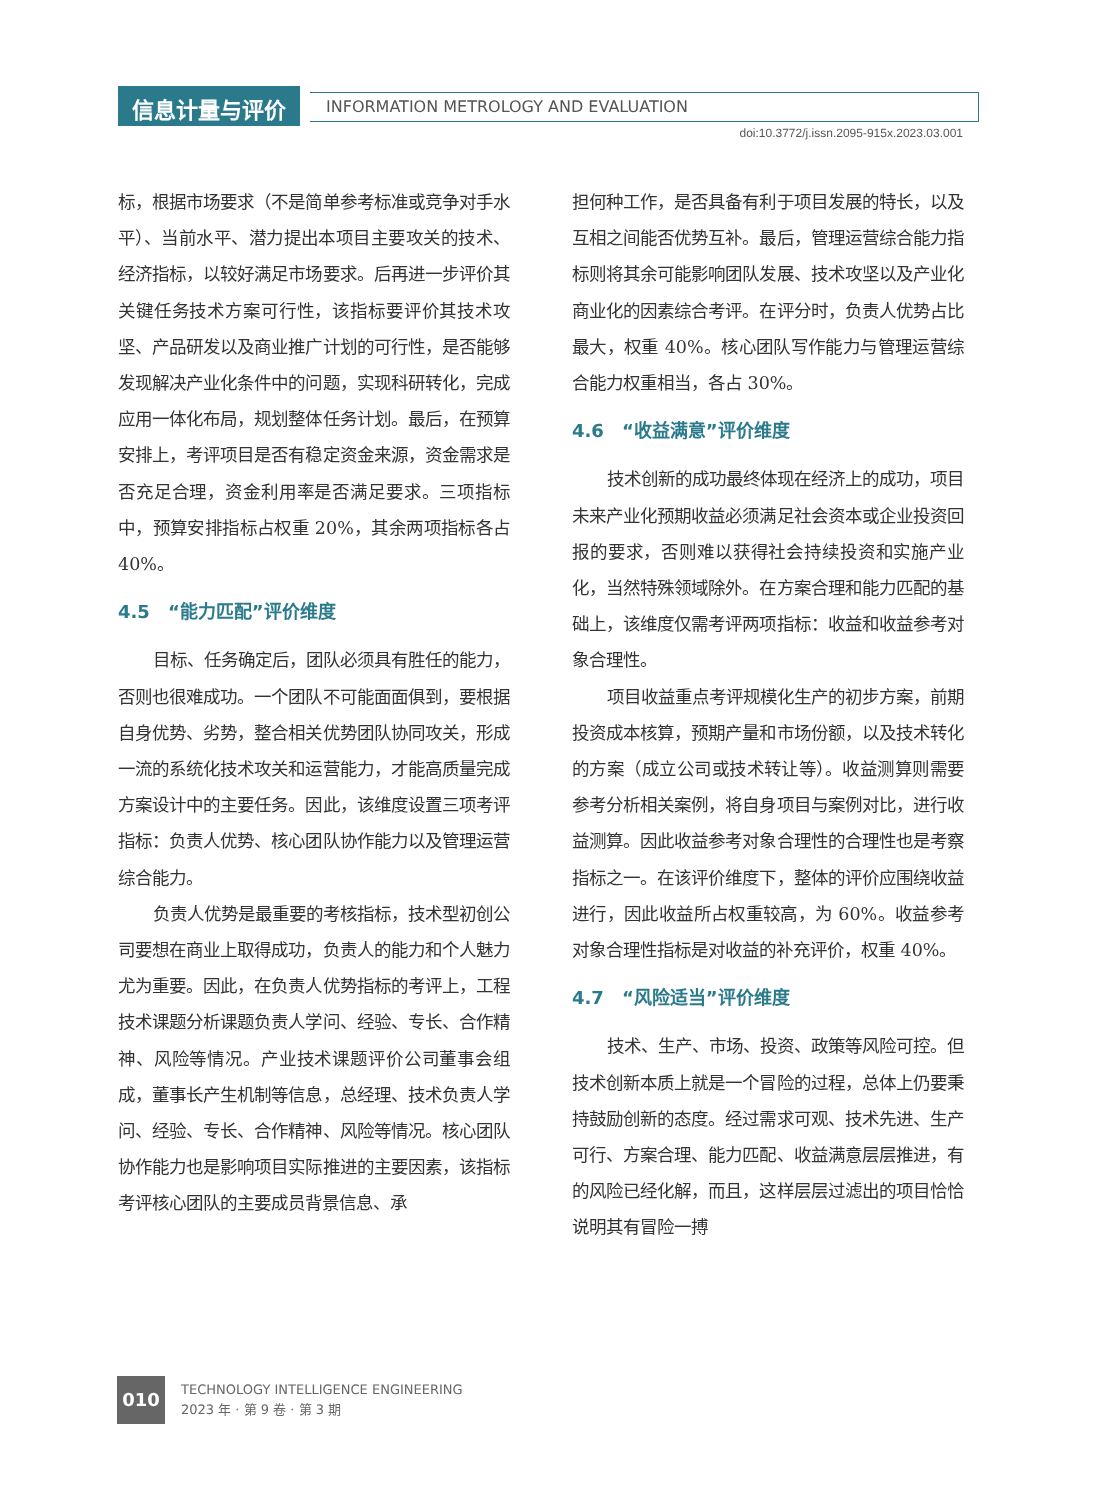信息计量与评价 INFORMATION METROLOGY AND EVALUATION
doi:10.3772/j.issn.2095-915x.2023.03.001
标，根据市场要求（不是简单参考标准或竞争对手水平）、当前水平、潜力提出本项目主要攻关的技术、经济指标，以较好满足市场要求。后再进一步评价其关键任务技术方案可行性，该指标要评价其技术攻坚、产品研发以及商业推广计划的可行性，是否能够发现解决产业化条件中的问题，实现科研转化，完成应用一体化布局，规划整体任务计划。最后，在预算安排上，考评项目是否有稳定资金来源，资金需求是否充足合理，资金利用率是否满足要求。三项指标中，预算安排指标占权重 20%，其余两项指标各占 40%。
4.5　“能力匹配”评价维度
目标、任务确定后，团队必须具有胜任的能力，否则也很难成功。一个团队不可能面面俱到，要根据自身优势、劣势，整合相关优势团队协同攻关，形成一流的系统化技术攻关和运营能力，才能高质量完成方案设计中的主要任务。因此，该维度设置三项考评指标：负责人优势、核心团队协作能力以及管理运营综合能力。
负责人优势是最重要的考核指标，技术型初创公司要想在商业上取得成功，负责人的能力和个人魅力尤为重要。因此，在负责人优势指标的考评上，工程技术课题分析课题负责人学问、经验、专长、合作精神、风险等情况。产业技术课题评价公司董事会组成，董事长产生机制等信息，总经理、技术负责人学问、经验、专长、合作精神、风险等情况。核心团队协作能力也是影响项目实际推进的主要因素，该指标考评核心团队的主要成员背景信息、承
担何种工作，是否具备有利于项目发展的特长，以及互相之间能否优势互补。最后，管理运营综合能力指标则将其余可能影响团队发展、技术攻坚以及产业化商业化的因素综合考评。在评分时，负责人优势占比最大，权重 40%。核心团队写作能力与管理运营综合能力权重相当，各占 30%。
4.6　“收益满意”评价维度
技术创新的成功最终体现在经济上的成功，项目未来产业化预期收益必须满足社会资本或企业投资回报的要求，否则难以获得社会持续投资和实施产业化，当然特殊领域除外。在方案合理和能力匹配的基础上，该维度仅需考评两项指标：收益和收益参考对象合理性。
项目收益重点考评规模化生产的初步方案，前期投资成本核算，预期产量和市场份额，以及技术转化的方案（成立公司或技术转让等）。收益测算则需要参考分析相关案例，将自身项目与案例对比，进行收益测算。因此收益参考对象合理性的合理性也是考察指标之一。在该评价维度下，整体的评价应围绕收益进行，因此收益所占权重较高，为 60%。收益参考对象合理性指标是对收益的补充评价，权重 40%。
4.7　“风险适当”评价维度
技术、生产、市场、投资、政策等风险可控。但技术创新本质上就是一个冒险的过程，总体上仍要秉持鼓励创新的态度。经过需求可观、技术先进、生产可行、方案合理、能力匹配、收益满意层层推进，有的风险已经化解，而且，这样层层过滤出的项目恰恰说明其有冒险一搏
010
TECHNOLOGY INTELLIGENCE ENGINEERING
2023 年 · 第 9 卷 · 第 3 期